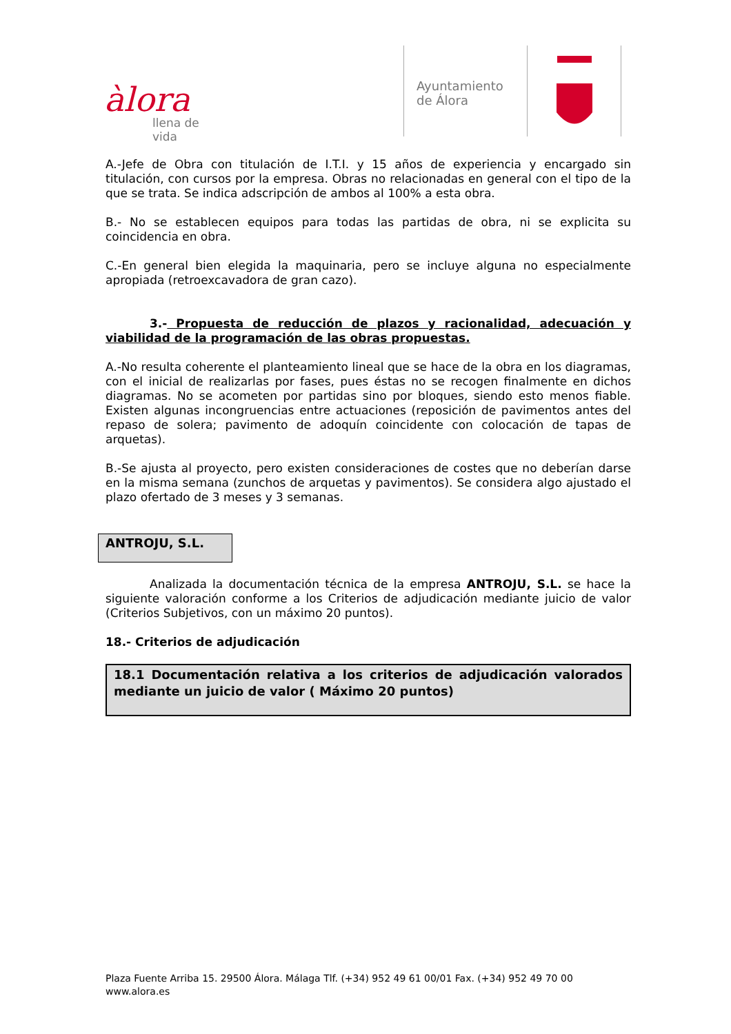àlora
llena de vida
Ayuntamiento
de Álora
A.-Jefe de Obra con titulación de I.T.I. y 15 años de experiencia y encargado sin titulación, con cursos por la empresa. Obras no relacionadas en general con el tipo de la que se trata. Se indica adscripción de ambos al 100% a esta obra.
B.- No se establecen equipos para todas las partidas de obra, ni se explicita su coincidencia en obra.
C.-En general bien elegida la maquinaria, pero se incluye alguna no especialmente apropiada (retroexcavadora de gran cazo).
3.- Propuesta de reducción de plazos y racionalidad, adecuación y viabilidad de la programación de las obras propuestas.
A.-No resulta coherente el planteamiento lineal que se hace de la obra en los diagramas, con el inicial de realizarlas por fases, pues éstas no se recogen finalmente en dichos diagramas. No se acometen por partidas sino por bloques, siendo esto menos fiable. Existen algunas incongruencias entre actuaciones (reposición de pavimentos antes del repaso de solera; pavimento de adoquín coincidente con colocación de tapas de arquetas).
B.-Se ajusta al proyecto, pero existen consideraciones de costes que no deberían darse en la misma semana (zunchos de arquetas y pavimentos). Se considera algo ajustado el plazo ofertado de 3 meses y 3 semanas.
ANTROJU, S.L.
Analizada la documentación técnica de la empresa ANTROJU, S.L. se hace la siguiente valoración conforme a los Criterios de adjudicación mediante juicio de valor (Criterios Subjetivos, con un máximo 20 puntos).
18.- Criterios de adjudicación
18.1 Documentación relativa a los criterios de adjudicación valorados mediante un juicio de valor ( Máximo 20 puntos)
Plaza Fuente Arriba 15. 29500 Álora. Málaga Tlf. (+34) 952 49 61 00/01 Fax. (+34) 952 49 70 00
www.alora.es